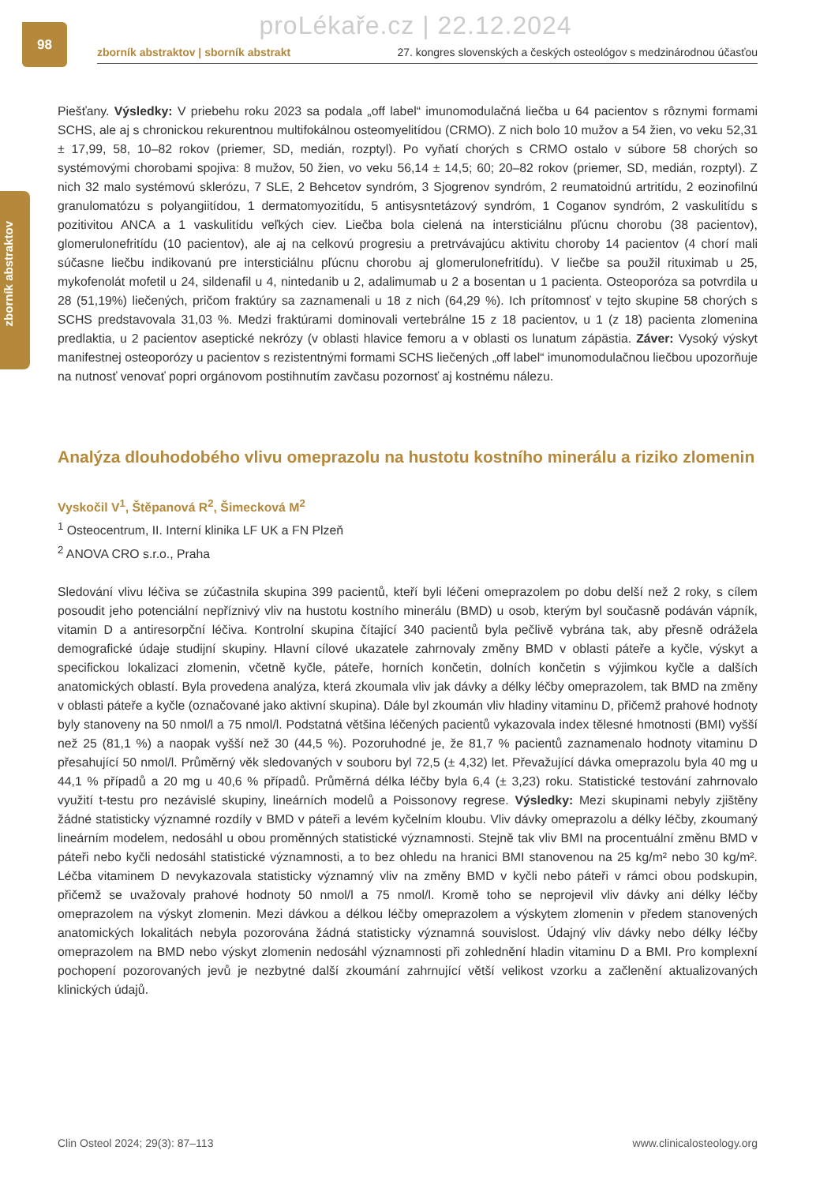proLékaře.cz | 22.12.2024
98
zborník abstraktov
zborník abstraktov | sborník abstrakt 27. kongres slovenských a českých osteológov s medzinárodnou účasťou
Piešťany. Výsledky: V priebehu roku 2023 sa podala „off label“ imunomodulačná liečba u 64 pacientov s rôznymi formami SCHS, ale aj s chronickou rekurentnou multifokálnou osteomyelitídou (CRMO). Z nich bolo 10 mužov a 54 žien, vo veku 52,31 ± 17,99, 58, 10–82 rokov (priemer, SD, medián, rozptyl). Po vyňatí chorých s CRMO ostalo v súbore 58 chorých so systémovými chorobami spojiva: 8 mužov, 50 žien, vo veku 56,14 ± 14,5; 60; 20–82 rokov (priemer, SD, medián, rozptyl). Z nich 32 malo systémovú sklerózu, 7 SLE, 2 Behcetov syndróm, 3 Sjogrenov syndróm, 2 reumatoidnú artritídu, 2 eozinofilnú granulomatózu s polyangiitídou, 1 dermatomyozitídu, 5 antisysntetázový syndróm, 1 Coganov syndróm, 2 vaskulitídu s pozitivitou ANCA a 1 vaskulitídu veľkých ciev. Liečba bola cielená na intersticiálnu pľúcnu chorobu (38 pacientov), glomerulonefritídu (10 pacientov), ale aj na celkovú progresiu a pretrvávajúcu aktivitu choroby 14 pacientov (4 chorí mali súčasne liečbu indikovanú pre intersticiálnu pľúcnu chorobu aj glomerulonefritídu). V liečbe sa použil rituximab u 25, mykofenolát mofetil u 24, sildenafil u 4, nintedanib u 2, adalimumab u 2 a bosentan u 1 pacienta. Osteoporóza sa potvrdila u 28 (51,19%) liečených, pričom fraktúry sa zaznamenali u 18 z nich (64,29 %). Ich prítomnosť v tejto skupine 58 chorých s SCHS predstavovala 31,03 %. Medzi fraktúrami dominovali vertebrálne 15 z 18 pacientov, u 1 (z 18) pacienta zlomenina predlaktia, u 2 pacientov aseptické nekrózy (v oblasti hlavice femoru a v oblasti os lunatum zápästia. Záver: Vysoký výskyt manifestnej osteoporózy u pacientov s rezistentnými formami SCHS liečených „off label“ imunomodulačnou liečbou upozorňuje na nutnosť venovať popri orgánovom postihnutím zavčasu pozornosť aj kostnému nálezu.
Analýza dlouhodobého vlivu omeprazolu na hustotu kostního minerálu a riziko zlomenin
Vyskočil V<sup>1</sup>, Štěpanová R<sup>2</sup>, Šimecková M<sup>2</sup>
<sup>1</sup> Osteocentrum, II. Interní klinika LF UK a FN Plzeň
<sup>2</sup> ANOVA CRO s.r.o., Praha
Sledování vlivu léčiva se zúčastnila skupina 399 pacientů, kteří byli léčeni omeprazolem po dobu delší než 2 roky, s cílem posoudit jeho potenciální nepříznivý vliv na hustotu kostního minerálu (BMD) u osob, kterým byl současně podáván vápník, vitamin D a antiresorpční léčiva. Kontrolní skupina čítající 340 pacientů byla pečlivě vybrána tak, aby přesně odrážela demografické údaje studijní skupiny. Hlavní cílové ukazatele zahrnovaly změny BMD v oblasti páteře a kyčle, výskyt a specifickou lokalizaci zlomenin, včetně kyčle, páteře, horních končetin, dolních končetin s výjimkou kyčle a dalších anatomických oblastí. Byla provedena analýza, která zkoumala vliv jak dávky a délky léčby omeprazolem, tak BMD na změny v oblasti páteře a kyčle (označované jako aktivní skupina). Dále byl zkoumán vliv hladiny vitaminu D, přičemž prahové hodnoty byly stanoveny na 50 nmol/l a 75 nmol/l. Podstatná většina léčených pacientů vykazovala index tělesné hmotnosti (BMI) vyšší než 25 (81,1 %) a naopak vyšší než 30 (44,5 %). Pozoruhodné je, že 81,7 % pacientů zaznamenalo hodnoty vitaminu D přesahující 50 nmol/l. Průměrný věk sledovaných v souboru byl 72,5 (± 4,32) let. Převažující dávka omeprazolu byla 40 mg u 44,1 % případů a 20 mg u 40,6 % případů. Průměrná délka léčby byla 6,4 (± 3,23) roku. Statistické testování zahrnovalo využití t-testu pro nezávislé skupiny, lineárních modelů a Poissonovy regrese. Výsledky: Mezi skupinami nebyly zjištěny žádné statisticky významné rozdíly v BMD v páteři a levém kyčelním kloubu. Vliv dávky omeprazolu a délky léčby, zkoumaný lineárním modelem, nedosáhl u obou proměnných statistické významnosti. Stejně tak vliv BMI na procentuální změnu BMD v páteři nebo kyčli nedosáhl statistické významnosti, a to bez ohledu na hranici BMI stanovenou na 25 kg/m² nebo 30 kg/m². Léčba vitaminem D nevykazovala statisticky významný vliv na změny BMD v kyčli nebo páteři v rámci obou podskupin, přičemž se uvažovaly prahové hodnoty 50 nmol/l a 75 nmol/l. Kromě toho se neprojevil vliv dávky ani délky léčby omeprazolem na výskyt zlomenin. Mezi dávkou a délkou léčby omeprazolem a výskytem zlomenin v předem stanovených anatomických lokalitách nebyla pozorována žádná statisticky významná souvislost. Údajný vliv dávky nebo délky léčby omeprazolem na BMD nebo výskyt zlomenin nedosáhl významnosti při zohlednění hladin vitaminu D a BMI. Pro komplexní pochopení pozorovaných jevů je nezbytné další zkoumání zahrnující větší velikost vzorku a začlenění aktualizovaných klinických údajů.
Clin Osteol 2024; 29(3): 87–113 www.clinicalosteology.org